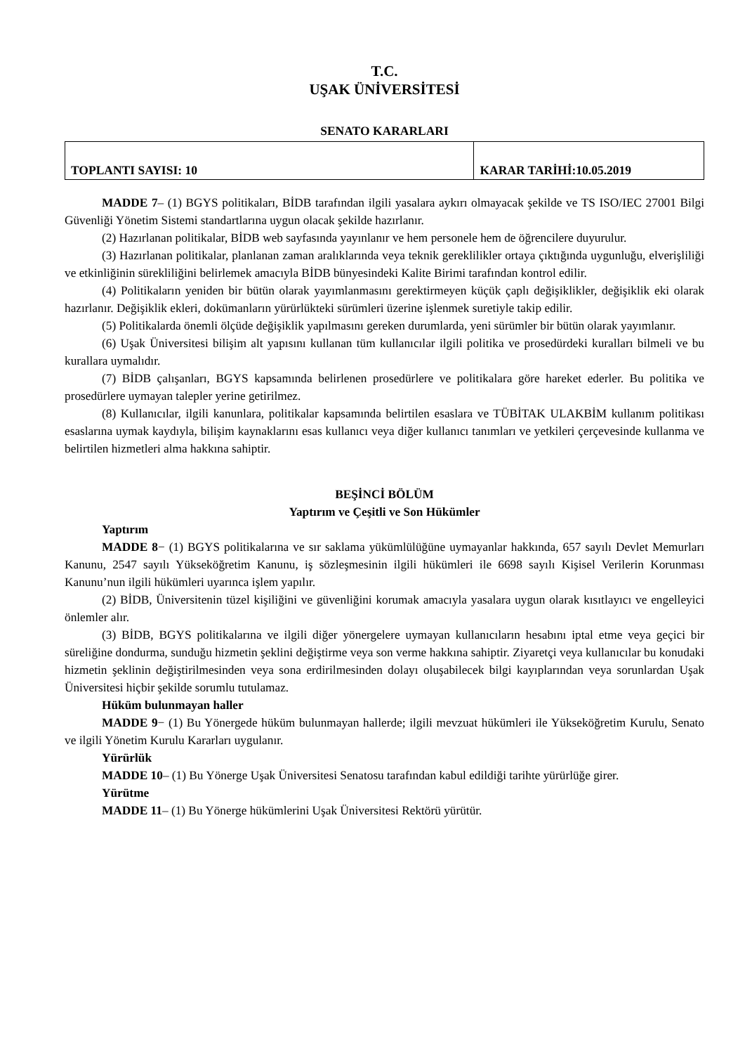T.C.
UŞAK ÜNİVERSİTESİ
SENATO KARARLARI
| TOPLANTI SAYISI: 10 | KARAR TARİHİ:10.05.2019 |
MADDE 7– (1) BGYS politikaları, BİDB tarafından ilgili yasalara aykırı olmayacak şekilde ve TS ISO/IEC 27001 Bilgi Güvenliği Yönetim Sistemi standartlarına uygun olacak şekilde hazırlanır.
(2) Hazırlanan politikalar, BİDB web sayfasında yayınlanır ve hem personele hem de öğrencilere duyurulur.
(3) Hazırlanan politikalar, planlanan zaman aralıklarında veya teknik gereklilikler ortaya çıktığında uygunluğu, elverişliliği ve etkinliğinin sürekliliğini belirlemek amacıyla BİDB bünyesindeki Kalite Birimi tarafından kontrol edilir.
(4) Politikaların yeniden bir bütün olarak yayımlanmasını gerektirmeyen küçük çaplı değişiklikler, değişiklik eki olarak hazırlanır. Değişiklik ekleri, dokümanların yürürlükteki sürümleri üzerine işlenmek suretiyle takip edilir.
(5) Politikalarda önemli ölçüde değişiklik yapılmasını gereken durumlarda, yeni sürümler bir bütün olarak yayımlanır.
(6) Uşak Üniversitesi bilişim alt yapısını kullanan tüm kullanıcılar ilgili politika ve prosedürdeki kuralları bilmeli ve bu kurallara uymalıdır.
(7) BİDB çalışanları, BGYS kapsamında belirlenen prosedürlere ve politikalara göre hareket ederler. Bu politika ve prosedürlere uymayan talepler yerine getirilmez.
(8) Kullanıcılar, ilgili kanunlara, politikalar kapsamında belirtilen esaslara ve TÜBİTAK ULAKBİM kullanım politikası esaslarına uymak kaydıyla, bilişim kaynaklarını esas kullanıcı veya diğer kullanıcı tanımları ve yetkileri çerçevesinde kullanma ve belirtilen hizmetleri alma hakkına sahiptir.
BEŞİNCİ BÖLÜM
Yaptırım ve Çeşitli ve Son Hükümler
Yaptırım
MADDE 8− (1) BGYS politikalarına ve sır saklama yükümlülüğüne uymayanlar hakkında, 657 sayılı Devlet Memurları Kanunu, 2547 sayılı Yükseköğretim Kanunu, iş sözleşmesinin ilgili hükümleri ile 6698 sayılı Kişisel Verilerin Korunması Kanunu’nun ilgili hükümleri uyarınca işlem yapılır.
(2) BİDB, Üniversitenin tüzel kişiliğini ve güvenliğini korumak amacıyla yasalara uygun olarak kısıtlayıcı ve engelleyici önlemler alır.
(3) BİDB, BGYS politikalarına ve ilgili diğer yönergelere uymayan kullanıcıların hesabını iptal etme veya geçici bir süreliğine dondurma, sunduğu hizmetin şeklini değiştirme veya son verme hakkına sahiptir. Ziyaretçi veya kullanıcılar bu konudaki hizmetin şeklinin değiştirilmesinden veya sona erdirilmesinden dolayı oluşabilecek bilgi kayıplarından veya sorunlardan Uşak Üniversitesi hiçbir şekilde sorumlu tutulamaz.
Hüküm bulunmayan haller
MADDE 9− (1) Bu Yönergede hüküm bulunmayan hallerde; ilgili mevzuat hükümleri ile Yükseköğretim Kurulu, Senato ve ilgili Yönetim Kurulu Kararları uygulanır.
Yürürlük
MADDE 10– (1) Bu Yönerge Uşak Üniversitesi Senatosu tarafından kabul edildiği tarihte yürürlüğe girer.
Yürütme
MADDE 11– (1) Bu Yönerge hükümlerini Uşak Üniversitesi Rektörü yürütür.